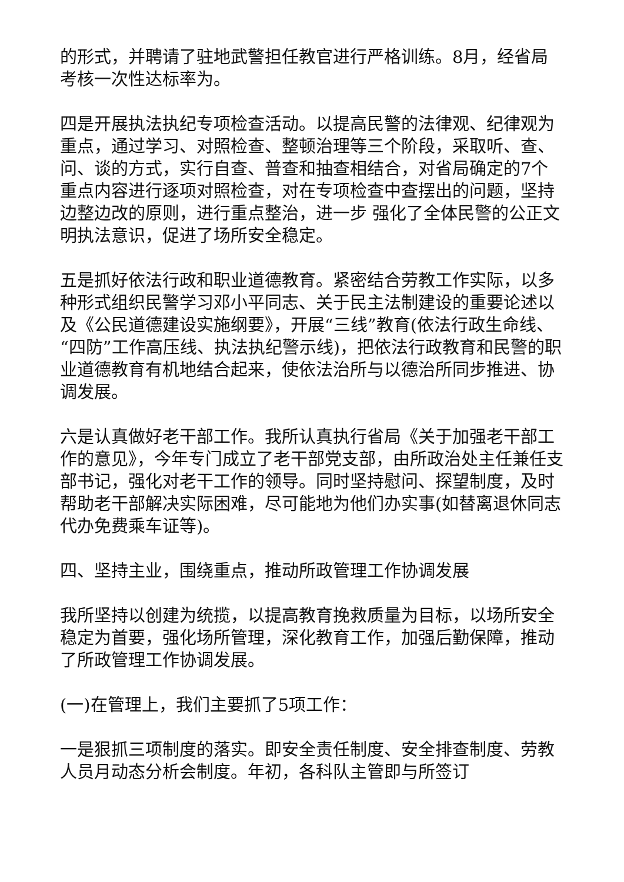的形式，并聘请了驻地武警担任教官进行严格训练。8月，经省局考核一次性达标率为。
四是开展执法执纪专项检查活动。以提高民警的法律观、纪律观为重点，通过学习、对照检查、整顿治理等三个阶段，采取听、查、问、谈的方式，实行自查、普查和抽查相结合，对省局确定的7个重点内容进行逐项对照检查，对在专项检查中查摆出的问题，坚持边整边改的原则，进行重点整治，进一步 强化了全体民警的公正文明执法意识，促进了场所安全稳定。
五是抓好依法行政和职业道德教育。紧密结合劳教工作实际，以多种形式组织民警学习邓小平同志、关于民主法制建设的重要论述以及《公民道德建设实施纲要》，开展“三线”教育(依法行政生命线、“四防”工作高压线、执法执纪警示线)，把依法行政教育和民警的职业道德教育有机地结合起来，使依法治所与以德治所同步推进、协调发展。
六是认真做好老干部工作。我所认真执行省局《关于加强老干部工作的意见》，今年专门成立了老干部党支部，由所政治处主任兼任支部书记，强化对老干工作的领导。同时坚持慰问、探望制度，及时帮助老干部解决实际困难，尽可能地为他们办实事(如替离退休同志代办免费乘车证等)。
四、坚持主业，围绕重点，推动所政管理工作协调发展
我所坚持以创建为统揽，以提高教育挽救质量为目标，以场所安全稳定为首要，强化场所管理，深化教育工作，加强后勤保障，推动了所政管理工作协调发展。
(一)在管理上，我们主要抓了5项工作：
一是狠抓三项制度的落实。即安全责任制度、安全排查制度、劳教人员月动态分析会制度。年初，各科队主管即与所签订